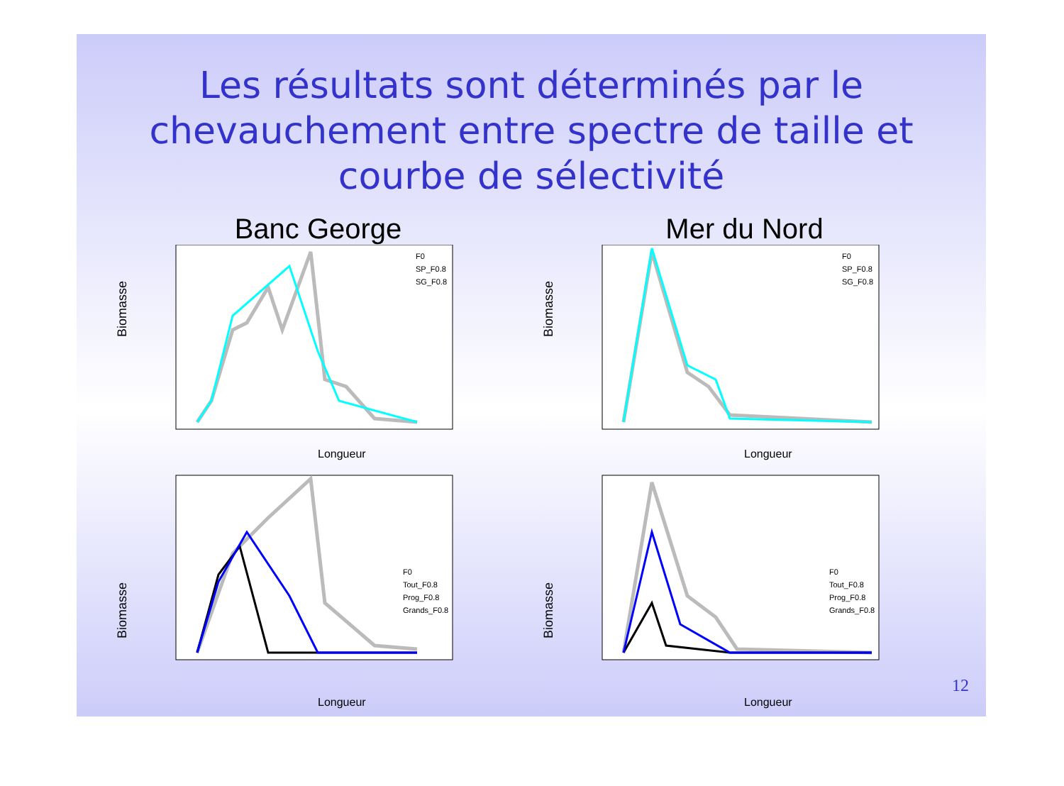Les résultats sont déterminés par le chevauchement entre spectre de taille et courbe de sélectivité
Banc George
Biomasse
Longueur
F0
SP_F0.8
SG_F0.8
Mer du Nord
Biomasse
Longueur
F0
SP_F0.8
SG_F0.8
Biomasse
Longueur
F0
Tout_F0.8
Prog_F0.8
Grands_F0.8
Biomasse
Longueur
F0
Tout_F0.8
Prog_F0.8
Grands_F0.8
12